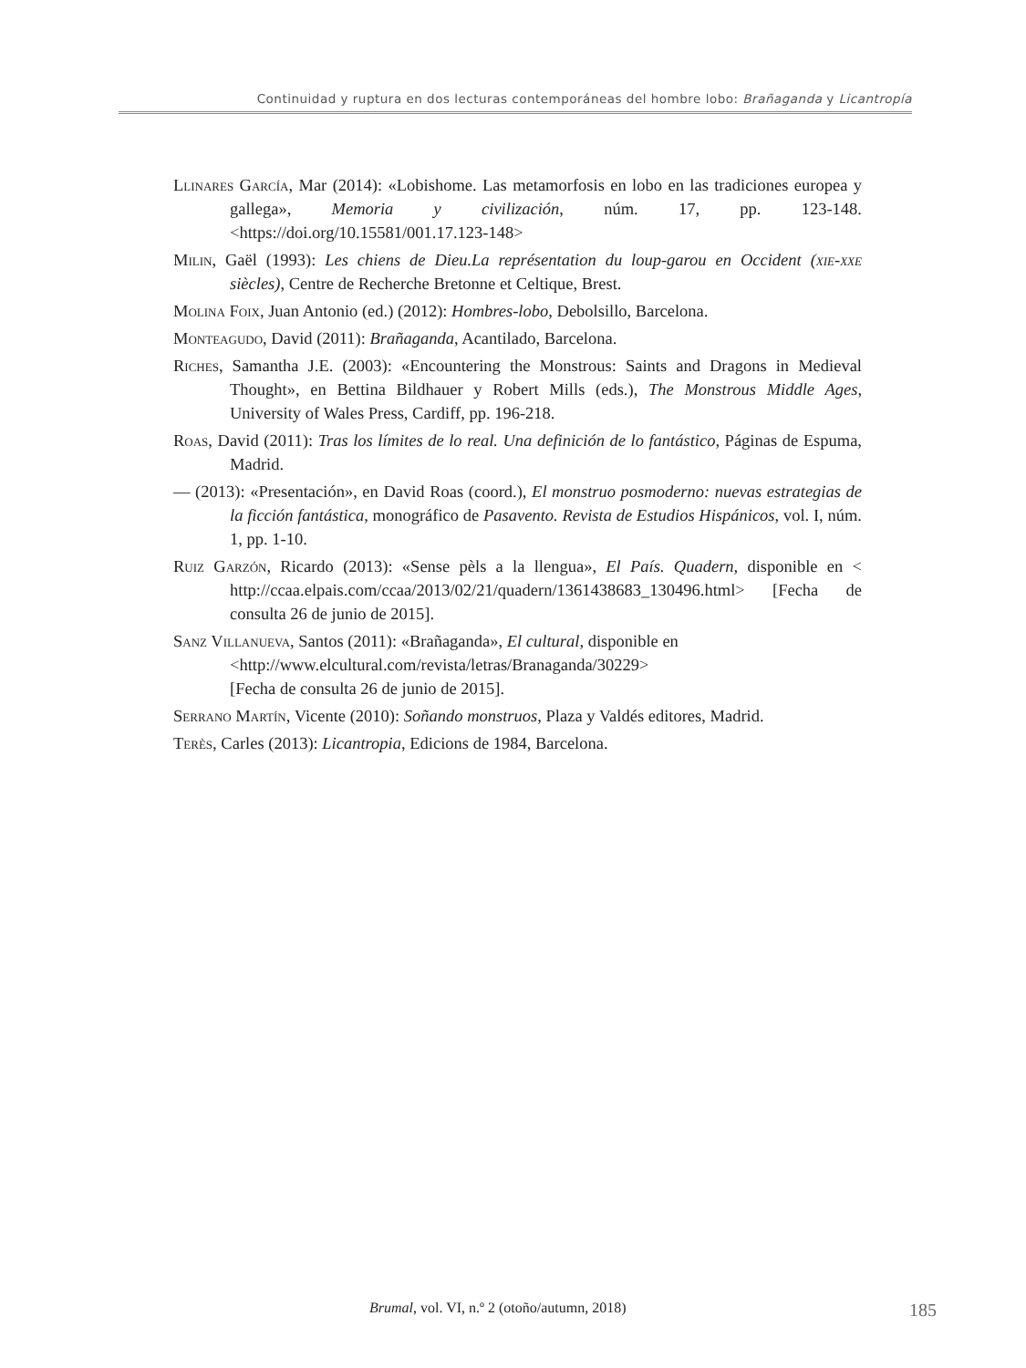Continuidad y ruptura en dos lecturas contemporáneas del hombre lobo: Brañaganda y Licantropía
Llinares García, Mar (2014): «Lobishome. Las metamorfosis en lobo en las tradiciones europea y gallega», Memoria y civilización, núm. 17, pp. 123-148. <https://doi.org/10.15581/001.17.123-148>
Milin, Gaël (1993): Les chiens de Dieu.La représentation du loup-garou en Occident (xie-xxe siècles), Centre de Recherche Bretonne et Celtique, Brest.
Molina Foix, Juan Antonio (ed.) (2012): Hombres-lobo, Debolsillo, Barcelona.
Monteagudo, David (2011): Brañaganda, Acantilado, Barcelona.
Riches, Samantha J.E. (2003): «Encountering the Monstrous: Saints and Dragons in Medieval Thought», en Bettina Bildhauer y Robert Mills (eds.), The Monstrous Middle Ages, University of Wales Press, Cardiff, pp. 196-218.
Roas, David (2011): Tras los límites de lo real. Una definición de lo fantástico, Páginas de Espuma, Madrid.
— (2013): «Presentación», en David Roas (coord.), El monstruo posmoderno: nuevas estrategias de la ficción fantástica, monográfico de Pasavento. Revista de Estudios Hispánicos, vol. I, núm. 1, pp. 1-10.
Ruiz Garzón, Ricardo (2013): «Sense pèls a la llengua», El País. Quadern, disponible en < http://ccaa.elpais.com/ccaa/2013/02/21/quadern/1361438683_130496.html> [Fecha de consulta 26 de junio de 2015].
Sanz Villanueva, Santos (2011): «Brañaganda», El cultural, disponible en
<http://www.elcultural.com/revista/letras/Branaganda/30229>
[Fecha de consulta 26 de junio de 2015].
Serrano Martín, Vicente (2010): Soñando monstruos, Plaza y Valdés editores, Madrid.
Terès, Carles (2013): Licantropia, Edicions de 1984, Barcelona.
Brumal, vol. VI, n.º 2 (otoño/autumn, 2018) 185